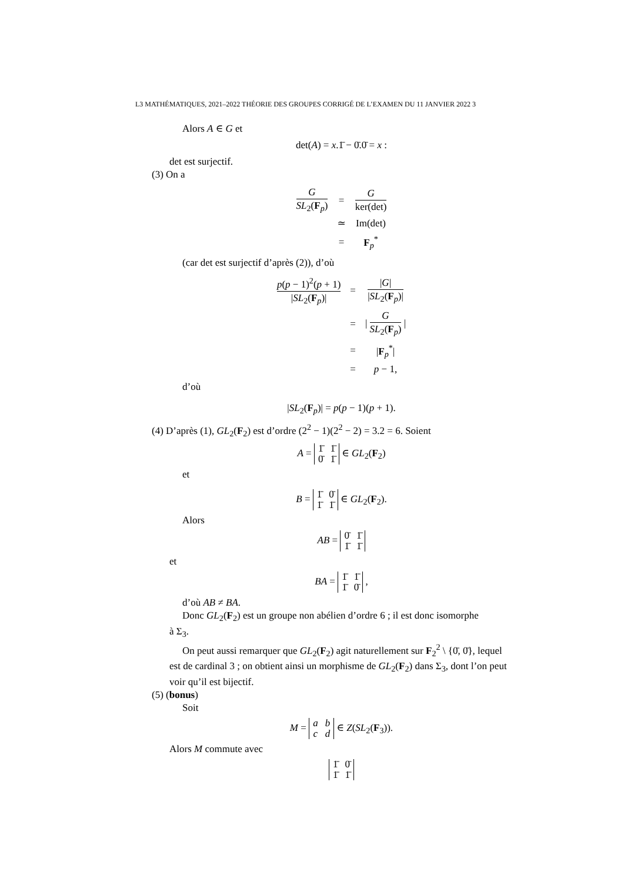L3 MATHÉMATIQUES, 2021–2022 THÉORIE DES GROUPES CORRIGÉ DE L’EXAMEN DU 11 JANVIER 2022 3
Alors A ∈ G et
det(A) = x.1̄ − 0̄.0̄ = x :
det est surjectif.
(3) On a
| G SL<sub>2</sub>( F<sub>p</sub>) | = | G ker(det) |
| | ≃ | Im(det) |
| | = | F<sub>p</sub><sup>*</sup> |
(car det est surjectif d’après (2)), d’où
| p ( p − 1)<sup>2</sup>( p + 1) / SL<sub>2</sub>( F<sub>p</sub>)/ | = | / G / / SL<sub>2</sub>( F<sub>p</sub>)/ |
| | = | / G SL<sub>2</sub>( F<sub>p</sub>) / |
| | = | / F<sub>p</sub><sup>*</sup>/ |
| | = | p − 1, |
d’où
|SL<sub>2</sub>(F<sub>p</sub>)| = p(p − 1)(p + 1).
(4) D’après (1), GL<sub>2</sub>(F<sub>2</sub>) est d’ordre (2<sup>2</sup> − 1)(2<sup>2</sup> − 2) = 3.2 = 6. Soient
A =
| 1̄ | 1̄ |
| 0̄ | 1̄ |
∈ GL<sub>2</sub>(F<sub>2</sub>)
et
B =
| 1̄ | 0̄ |
| 1̄ | 1̄ |
∈ GL<sub>2</sub>(F<sub>2</sub>).
Alors
AB =
| 0̄ | 1̄ |
| 1̄ | 1̄ |
et
BA =
| 1̄ | 1̄ |
| 1̄ | 0̄ |
,
d’où AB ≠ BA.
Donc GL<sub>2</sub>(F<sub>2</sub>) est un groupe non abélien d’ordre 6 ; il est donc isomorphe
à Σ<sub>3</sub>.
On peut aussi remarquer que GL<sub>2</sub>(F<sub>2</sub>) agit naturellement sur F<sub>2</sub><sup>2</sup> \ {0̄, 0̄}, lequel est de cardinal 3 ; on obtient ainsi un morphisme de GL<sub>2</sub>(F<sub>2</sub>) dans Σ<sub>3</sub>, dont l’on peut voir qu’il est bijectif.
(5) (bonus)
Soit
M =
| a | b |
| c | d |
∈ Z(SL<sub>2</sub>(F<sub>3</sub>)).
Alors M commute avec
| 1̄ | 0̄ |
| 1̄ | 1̄ |